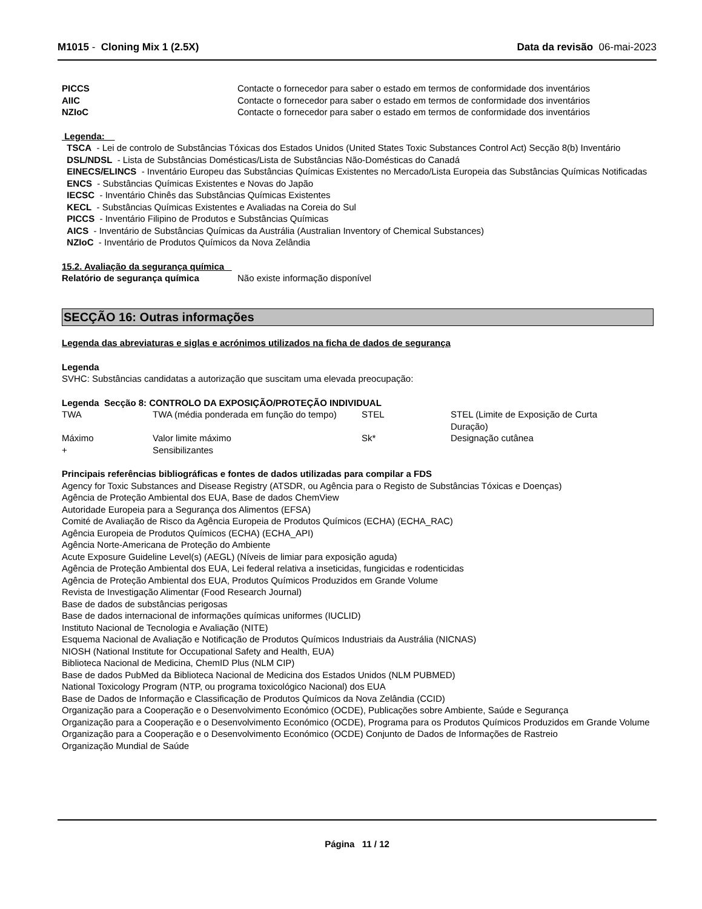M1015 - Cloning Mix 1 (2.5X) Data da revisão 06-mai-2023
| PICCS | Contacte o fornecedor para saber o estado em termos de conformidade dos inventários |
| AIIC | Contacte o fornecedor para saber o estado em termos de conformidade dos inventários |
| NZIoC | Contacte o fornecedor para saber o estado em termos de conformidade dos inventários |
Legenda:
TSCA - Lei de controlo de Substâncias Tóxicas dos Estados Unidos (United States Toxic Substances Control Act) Secção 8(b) Inventário
DSL/NDSL - Lista de Substâncias Domésticas/Lista de Substâncias Não-Domésticas do Canadá
EINECS/ELINCS - Inventário Europeu das Substâncias Químicas Existentes no Mercado/Lista Europeia das Substâncias Químicas Notificadas
ENCS - Substâncias Químicas Existentes e Novas do Japão
IECSC - Inventário Chinês das Substâncias Químicas Existentes
KECL - Substâncias Químicas Existentes e Avaliadas na Coreia do Sul
PICCS - Inventário Filipino de Produtos e Substâncias Químicas
AICS - Inventário de Substâncias Químicas da Austrália (Australian Inventory of Chemical Substances)
NZIoC - Inventário de Produtos Químicos da Nova Zelândia
15.2. Avaliação da segurança química
| Relatório de segurança química | Não existe informação disponível |
SECÇÃO 16: Outras informações
Legenda das abreviaturas e siglas e acrónimos utilizados na ficha de dados de segurança
Legenda
SVHC: Substâncias candidatas a autorização que suscitam uma elevada preocupação:
Legenda Secção 8: CONTROLO DA EXPOSIÇÃO/PROTEÇÃO INDIVIDUAL
| TWA | TWA (média ponderada em função do tempo) | STEL | STEL (Limite de Exposição de Curta Duração) |
| Máximo | Valor limite máximo | Sk* | Designação cutânea |
| + | Sensibilizantes | | |
Principais referências bibliográficas e fontes de dados utilizadas para compilar a FDS
Agency for Toxic Substances and Disease Registry (ATSDR, ou Agência para o Registo de Substâncias Tóxicas e Doenças)
Agência de Proteção Ambiental dos EUA, Base de dados ChemView
Autoridade Europeia para a Segurança dos Alimentos (EFSA)
Comité de Avaliação de Risco da Agência Europeia de Produtos Químicos (ECHA) (ECHA_RAC)
Agência Europeia de Produtos Químicos (ECHA) (ECHA_API)
Agência Norte-Americana de Proteção do Ambiente
Acute Exposure Guideline Level(s) (AEGL) (Níveis de limiar para exposição aguda)
Agência de Proteção Ambiental dos EUA, Lei federal relativa a inseticidas, fungicidas e rodenticidas
Agência de Proteção Ambiental dos EUA, Produtos Químicos Produzidos em Grande Volume
Revista de Investigação Alimentar (Food Research Journal)
Base de dados de substâncias perigosas
Base de dados internacional de informações químicas uniformes (IUCLID)
Instituto Nacional de Tecnologia e Avaliação (NITE)
Esquema Nacional de Avaliação e Notificação de Produtos Químicos Industriais da Austrália (NICNAS)
NIOSH (National Institute for Occupational Safety and Health, EUA)
Biblioteca Nacional de Medicina, ChemID Plus (NLM CIP)
Base de dados PubMed da Biblioteca Nacional de Medicina dos Estados Unidos (NLM PUBMED)
National Toxicology Program (NTP, ou programa toxicológico Nacional) dos EUA
Base de Dados de Informação e Classificação de Produtos Químicos da Nova Zelândia (CCID)
Organização para a Cooperação e o Desenvolvimento Económico (OCDE), Publicações sobre Ambiente, Saúde e Segurança
Organização para a Cooperação e o Desenvolvimento Económico (OCDE), Programa para os Produtos Químicos Produzidos em Grande Volume
Organização para a Cooperação e o Desenvolvimento Económico (OCDE) Conjunto de Dados de Informações de Rastreio
Organização Mundial de Saúde
Página 11 / 12